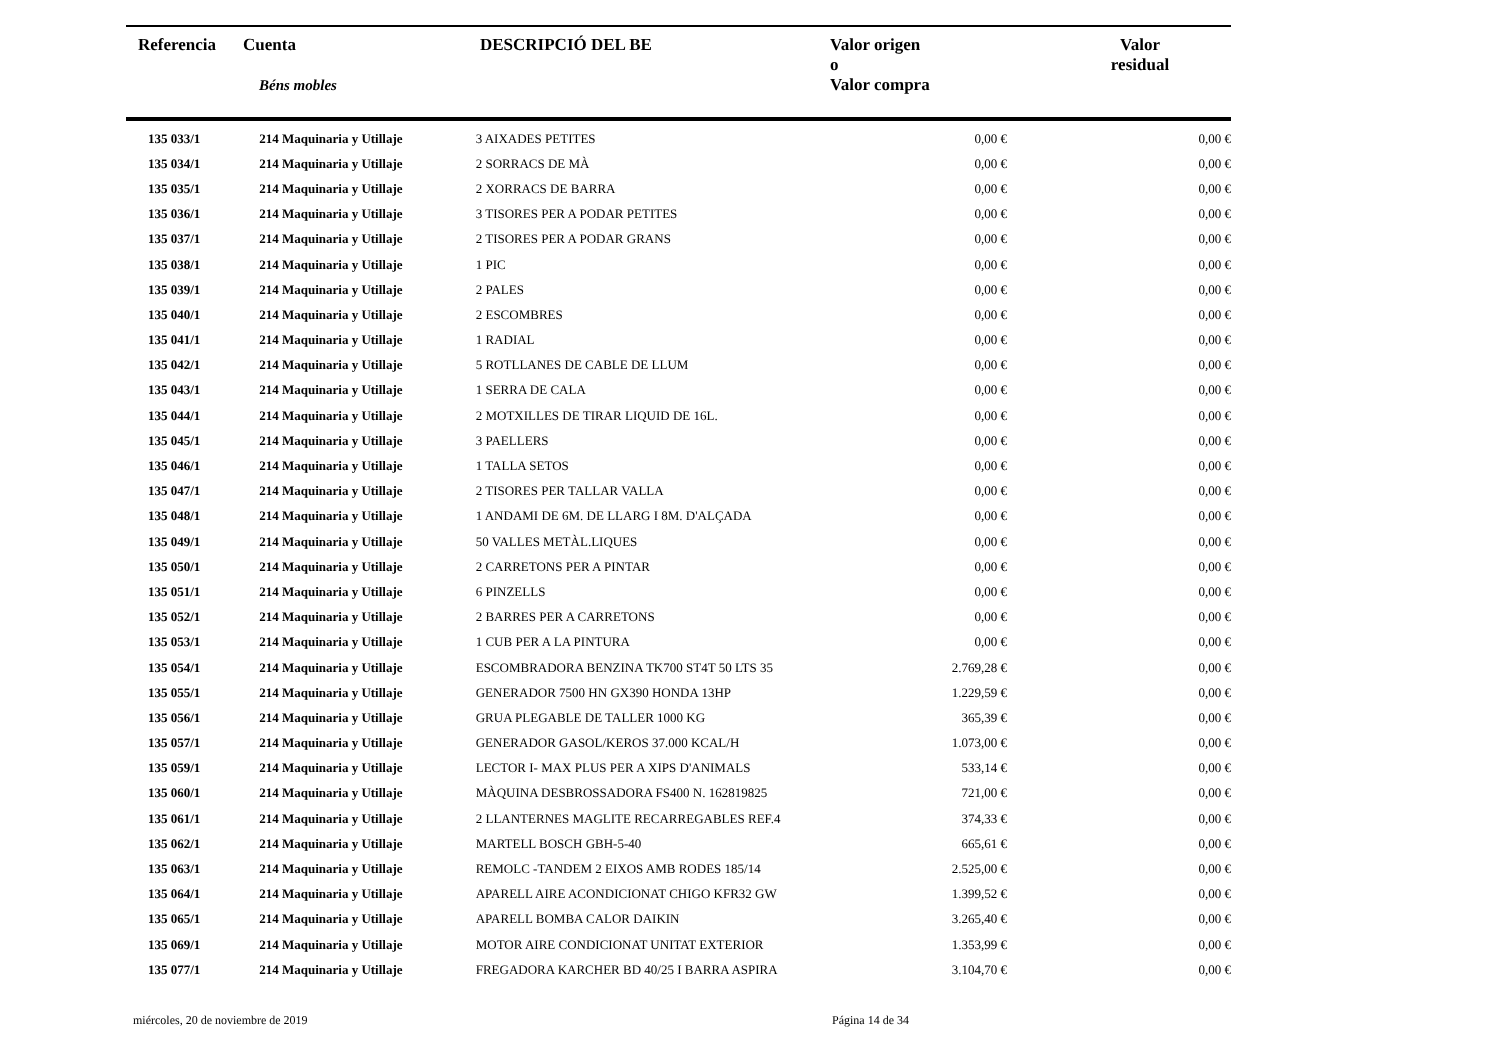| Referencia | Cuenta Béns mobles | DESCRIPCIÓ DEL BE | Valor origen o Valor compra | Valor residual | |
| --- | --- | --- | --- | --- | --- |
| 135 033/1 | 214 Maquinaria y Utillaje | 3 AIXADES PETITES | 0,00 € | 0,00 € |
| 135 034/1 | 214 Maquinaria y Utillaje | 2 SORRACS DE MÀ | 0,00 € | 0,00 € |
| 135 035/1 | 214 Maquinaria y Utillaje | 2 XORRACS DE BARRA | 0,00 € | 0,00 € |
| 135 036/1 | 214 Maquinaria y Utillaje | 3 TISORES PER A PODAR PETITES | 0,00 € | 0,00 € |
| 135 037/1 | 214 Maquinaria y Utillaje | 2 TISORES PER A PODAR GRANS | 0,00 € | 0,00 € |
| 135 038/1 | 214 Maquinaria y Utillaje | 1 PIC | 0,00 € | 0,00 € |
| 135 039/1 | 214 Maquinaria y Utillaje | 2 PALES | 0,00 € | 0,00 € |
| 135 040/1 | 214 Maquinaria y Utillaje | 2 ESCOMBRES | 0,00 € | 0,00 € |
| 135 041/1 | 214 Maquinaria y Utillaje | 1 RADIAL | 0,00 € | 0,00 € |
| 135 042/1 | 214 Maquinaria y Utillaje | 5 ROTLLANES DE CABLE DE LLUM | 0,00 € | 0,00 € |
| 135 043/1 | 214 Maquinaria y Utillaje | 1 SERRA DE CALA | 0,00 € | 0,00 € |
| 135 044/1 | 214 Maquinaria y Utillaje | 2 MOTXILLES DE TIRAR LIQUID DE 16L. | 0,00 € | 0,00 € |
| 135 045/1 | 214 Maquinaria y Utillaje | 3 PAELLERS | 0,00 € | 0,00 € |
| 135 046/1 | 214 Maquinaria y Utillaje | 1 TALLA SETOS | 0,00 € | 0,00 € |
| 135 047/1 | 214 Maquinaria y Utillaje | 2 TISORES PER TALLAR VALLA | 0,00 € | 0,00 € |
| 135 048/1 | 214 Maquinaria y Utillaje | 1 ANDAMI DE 6M. DE LLARG I 8M. D'ALÇADA | 0,00 € | 0,00 € |
| 135 049/1 | 214 Maquinaria y Utillaje | 50 VALLES METÀL.LIQUES | 0,00 € | 0,00 € |
| 135 050/1 | 214 Maquinaria y Utillaje | 2 CARRETONS PER A PINTAR | 0,00 € | 0,00 € |
| 135 051/1 | 214 Maquinaria y Utillaje | 6 PINZELLS | 0,00 € | 0,00 € |
| 135 052/1 | 214 Maquinaria y Utillaje | 2 BARRES PER A CARRETONS | 0,00 € | 0,00 € |
| 135 053/1 | 214 Maquinaria y Utillaje | 1 CUB PER A LA PINTURA | 0,00 € | 0,00 € |
| 135 054/1 | 214 Maquinaria y Utillaje | ESCOMBRADORA BENZINA TK700 ST4T 50 LTS 35 | 2.769,28 € | 0,00 € |
| 135 055/1 | 214 Maquinaria y Utillaje | GENERADOR 7500 HN GX390 HONDA 13HP | 1.229,59 € | 0,00 € |
| 135 056/1 | 214 Maquinaria y Utillaje | GRUA PLEGABLE DE TALLER 1000 KG | 365,39 € | 0,00 € |
| 135 057/1 | 214 Maquinaria y Utillaje | GENERADOR GASOL/KEROS 37.000 KCAL/H | 1.073,00 € | 0,00 € |
| 135 059/1 | 214 Maquinaria y Utillaje | LECTOR I- MAX PLUS PER A XIPS D'ANIMALS | 533,14 € | 0,00 € |
| 135 060/1 | 214 Maquinaria y Utillaje | MÀQUINA DESBROSSADORA FS400 N. 162819825 | 721,00 € | 0,00 € |
| 135 061/1 | 214 Maquinaria y Utillaje | 2 LLANTERNES MAGLITE RECARREGABLES REF.4 | 374,33 € | 0,00 € |
| 135 062/1 | 214 Maquinaria y Utillaje | MARTELL BOSCH GBH-5-40 | 665,61 € | 0,00 € |
| 135 063/1 | 214 Maquinaria y Utillaje | REMOLC -TANDEM 2 EIXOS AMB RODES 185/14 | 2.525,00 € | 0,00 € |
| 135 064/1 | 214 Maquinaria y Utillaje | APARELL AIRE ACONDICIONAT CHIGO KFR32 GW | 1.399,52 € | 0,00 € |
| 135 065/1 | 214 Maquinaria y Utillaje | APARELL BOMBA CALOR DAIKIN | 3.265,40 € | 0,00 € |
| 135 069/1 | 214 Maquinaria y Utillaje | MOTOR AIRE CONDICIONAT UNITAT EXTERIOR | 1.353,99 € | 0,00 € |
| 135 077/1 | 214 Maquinaria y Utillaje | FREGADORA KARCHER BD 40/25 I BARRA ASPIRA | 3.104,70 € | 0,00 € |
miércoles, 20 de noviembre de 2019
Página 14 de 34